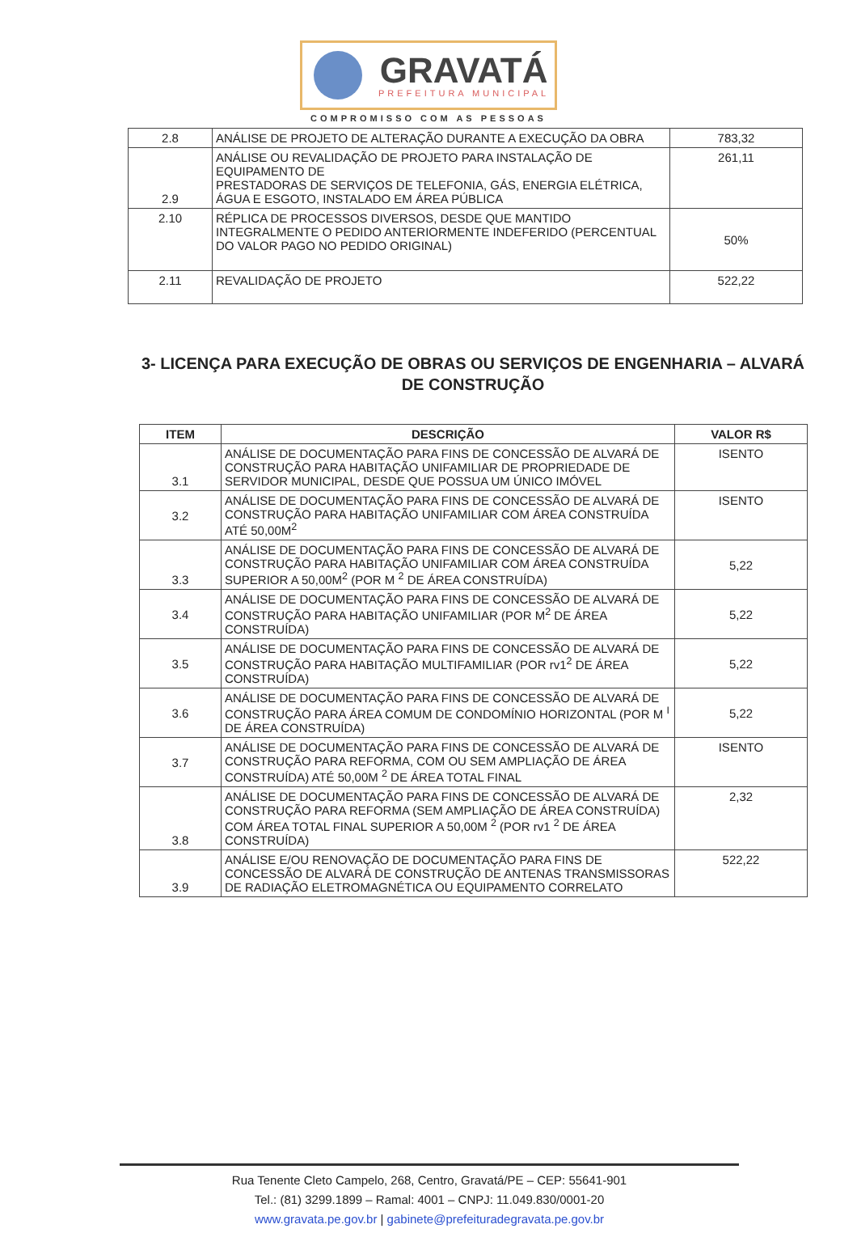GRAVATÁ
PREFEITURA MUNICIPAL
COMPROMISSO COM AS PESSOAS
| 2.8 | ANÁLISE DE PROJETO DE ALTERAÇÃO DURANTE A EXECUÇÃO DA OBRA | 783,32 |
| 2.9 | ANÁLISE OU REVALIDAÇÃO DE PROJETO PARA INSTALAÇÃO DE EQUIPAMENTO DE PRESTADORAS DE SERVIÇOS DE TELEFONIA, GÁS, ENERGIA ELÉTRICA, ÁGUA E ESGOTO, INSTALADO EM ÁREA PÚBLICA | 261,11 |
| 2.10 | RÉPLICA DE PROCESSOS DIVERSOS, DESDE QUE MANTIDO INTEGRALMENTE O PEDIDO ANTERIORMENTE INDEFERIDO (PERCENTUAL DO VALOR PAGO NO PEDIDO ORIGINAL) | 50% |
| 2.11 | REVALIDAÇÃO DE PROJETO | 522,22 |
3- LICENÇA PARA EXECUÇÃO DE OBRAS OU SERVIÇOS DE ENGENHARIA – ALVARÁ DE CONSTRUÇÃO
| ITEM | DESCRIÇÃO | VALOR R$ |
| --- | --- | --- |
| 3.1 | ANÁLISE DE DOCUMENTAÇÃO PARA FINS DE CONCESSÃO DE ALVARÁ DE CONSTRUÇÃO PARA HABITAÇÃO UNIFAMILIAR DE PROPRIEDADE DE SERVIDOR MUNICIPAL, DESDE QUE POSSUA UM ÚNICO IMÓVEL | ISENTO |
| 3.2 | ANÁLISE DE DOCUMENTAÇÃO PARA FINS DE CONCESSÃO DE ALVARÁ DE CONSTRUÇÃO PARA HABITAÇÃO UNIFAMILIAR COM ÁREA CONSTRUÍDA ATÉ 50,00M<sup>2</sup> | ISENTO |
| 3.3 | ANÁLISE DE DOCUMENTAÇÃO PARA FINS DE CONCESSÃO DE ALVARÁ DE CONSTRUÇÃO PARA HABITAÇÃO UNIFAMILIAR COM ÁREA CONSTRUÍDA SUPERIOR A 50,00M<sup>2</sup> (POR M <sup>2</sup> DE ÁREA CONSTRUÍDA) | 5,22 |
| 3.4 | ANÁLISE DE DOCUMENTAÇÃO PARA FINS DE CONCESSÃO DE ALVARÁ DE CONSTRUÇÃO PARA HABITAÇÃO UNIFAMILIAR (POR M<sup>2</sup> DE ÁREA CONSTRUÍDA) | 5,22 |
| 3.5 | ANÁLISE DE DOCUMENTAÇÃO PARA FINS DE CONCESSÃO DE ALVARÁ DE CONSTRUÇÃO PARA HABITAÇÃO MULTIFAMILIAR (POR rv1<sup>2</sup> DE ÁREA CONSTRUÍDA) | 5,22 |
| 3.6 | ANÁLISE DE DOCUMENTAÇÃO PARA FINS DE CONCESSÃO DE ALVARÁ DE CONSTRUÇÃO PARA ÁREA COMUM DE CONDOMÍNIO HORIZONTAL (POR M <sup>I</sup> DE ÁREA CONSTRUÍDA) | 5,22 |
| 3.7 | ANÁLISE DE DOCUMENTAÇÃO PARA FINS DE CONCESSÃO DE ALVARÁ DE CONSTRUÇÃO PARA REFORMA, COM OU SEM AMPLIAÇÃO DE ÁREA CONSTRUÍDA) ATÉ 50,00M <sup>2</sup> DE ÁREA TOTAL FINAL | ISENTO |
| 3.8 | ANÁLISE DE DOCUMENTAÇÃO PARA FINS DE CONCESSÃO DE ALVARÁ DE CONSTRUÇÃO PARA REFORMA (SEM AMPLIAÇÃO DE ÁREA CONSTRUÍDA) COM ÁREA TOTAL FINAL SUPERIOR A 50,00M <sup>2</sup> (POR rv1 <sup>2</sup> DE ÁREA CONSTRUÍDA) | 2,32 |
| 3.9 | ANÁLISE E/OU RENOVAÇÃO DE DOCUMENTAÇÃO PARA FINS DE CONCESSÃO DE ALVARÁ DE CONSTRUÇÃO DE ANTENAS TRANSMISSORAS DE RADIAÇÃO ELETROMAGNÉTICA OU EQUIPAMENTO CORRELATO | 522,22 |
Rua Tenente Cleto Campelo, 268, Centro, Gravatá/PE – CEP: 55641-901
Tel.: (81) 3299.1899 – Ramal: 4001 – CNPJ: 11.049.830/0001-20
www.gravata.pe.gov.br | gabinete@prefeituradegravata.pe.gov.br